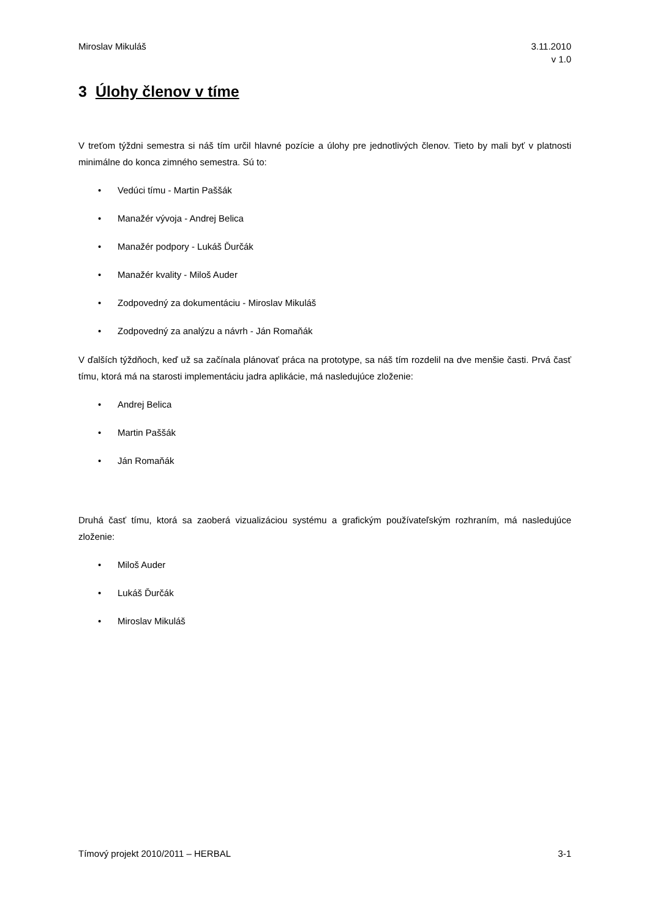Miroslav Mikuláš 3.11.2010
v 1.0
3 Úlohy členov v tíme
V treťom týždni semestra si náš tím určil hlavné pozície a úlohy pre jednotlivých členov. Tieto by mali byť v platnosti minimálne do konca zimného semestra. Sú to:
• Vedúci tímu - Martin Paššák
• Manažér vývoja - Andrej Belica
• Manažér podpory - Lukáš Ďurčák
• Manažér kvality - Miloš Auder
• Zodpovedný za dokumentáciu - Miroslav Mikuláš
• Zodpovedný za analýzu a návrh - Ján Romaňák
V ďalších týždňoch, keď už sa začínala plánovať práca na prototype, sa náš tím rozdelil na dve menšie časti. Prvá časť tímu, ktorá má na starosti implementáciu jadra aplikácie, má nasledujúce zloženie:
• Andrej Belica
• Martin Paššák
• Ján Romaňák
Druhá časť tímu, ktorá sa zaoberá vizualizáciou systému a grafickým používateľským rozhraním, má nasledujúce zloženie:
• Miloš Auder
• Lukáš Ďurčák
• Miroslav Mikuláš
Tímový projekt 2010/2011 – HERBAL
3-1